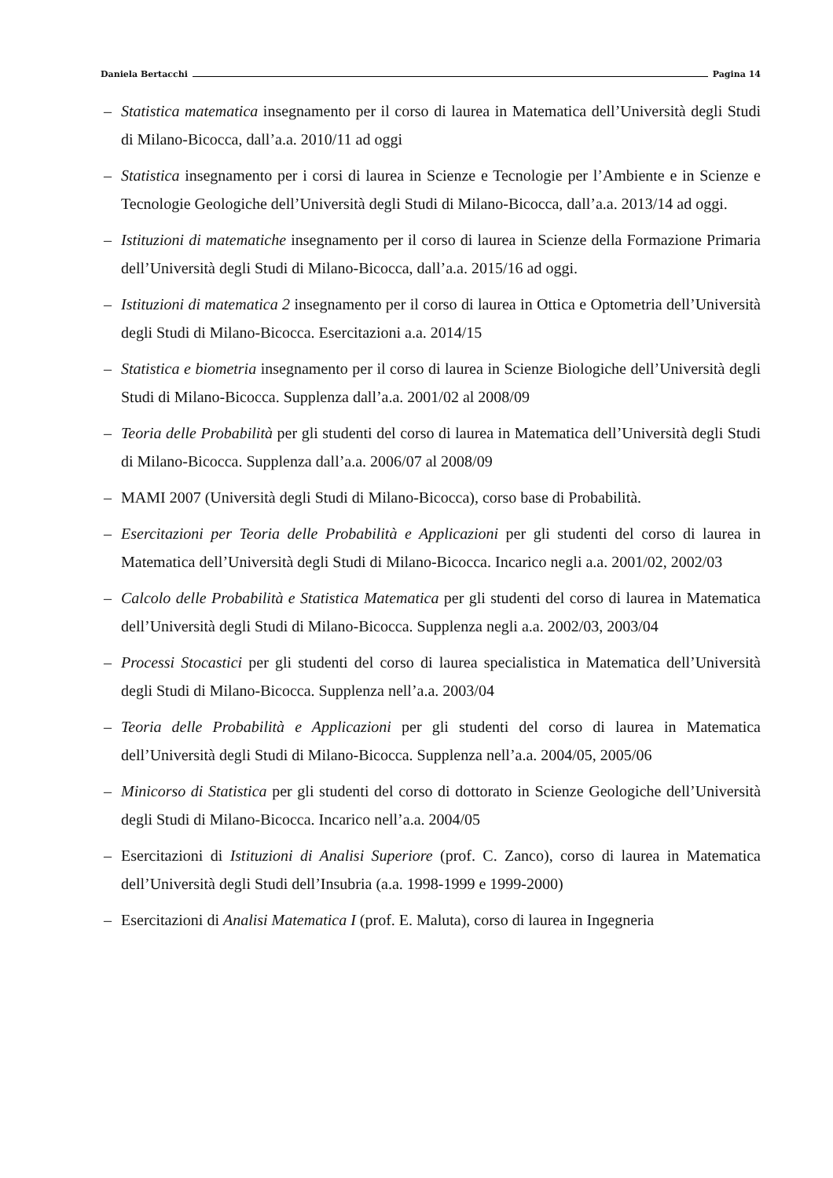Daniela Bertacchi Pagina 14
– Statistica matematica insegnamento per il corso di laurea in Matematica dell’Università degli Studi di Milano-Bicocca, dall’a.a. 2010/11 ad oggi
– Statistica insegnamento per i corsi di laurea in Scienze e Tecnologie per l’Ambiente e in Scienze e Tecnologie Geologiche dell’Università degli Studi di Milano-Bicocca, dall’a.a. 2013/14 ad oggi.
– Istituzioni di matematiche insegnamento per il corso di laurea in Scienze della Formazione Primaria dell’Università degli Studi di Milano-Bicocca, dall’a.a. 2015/16 ad oggi.
– Istituzioni di matematica 2 insegnamento per il corso di laurea in Ottica e Optometria dell’Università degli Studi di Milano-Bicocca. Esercitazioni a.a. 2014/15
– Statistica e biometria insegnamento per il corso di laurea in Scienze Biologiche dell’Università degli Studi di Milano-Bicocca. Supplenza dall’a.a. 2001/02 al 2008/09
– Teoria delle Probabilità per gli studenti del corso di laurea in Matematica dell’Università degli Studi di Milano-Bicocca. Supplenza dall’a.a. 2006/07 al 2008/09
– MAMI 2007 (Università degli Studi di Milano-Bicocca), corso base di Probabilità.
– Esercitazioni per Teoria delle Probabilità e Applicazioni per gli studenti del corso di laurea in Matematica dell’Università degli Studi di Milano-Bicocca. Incarico negli a.a. 2001/02, 2002/03
– Calcolo delle Probabilità e Statistica Matematica per gli studenti del corso di laurea in Matematica dell’Università degli Studi di Milano-Bicocca. Supplenza negli a.a. 2002/03, 2003/04
– Processi Stocastici per gli studenti del corso di laurea specialistica in Matematica dell’Università degli Studi di Milano-Bicocca. Supplenza nell’a.a. 2003/04
– Teoria delle Probabilità e Applicazioni per gli studenti del corso di laurea in Matematica dell’Università degli Studi di Milano-Bicocca. Supplenza nell’a.a. 2004/05, 2005/06
– Minicorso di Statistica per gli studenti del corso di dottorato in Scienze Geologiche dell’Università degli Studi di Milano-Bicocca. Incarico nell’a.a. 2004/05
– Esercitazioni di Istituzioni di Analisi Superiore (prof. C. Zanco), corso di laurea in Matematica dell’Università degli Studi dell’Insubria (a.a. 1998-1999 e 1999-2000)
– Esercitazioni di Analisi Matematica I (prof. E. Maluta), corso di laurea in Ingegneria